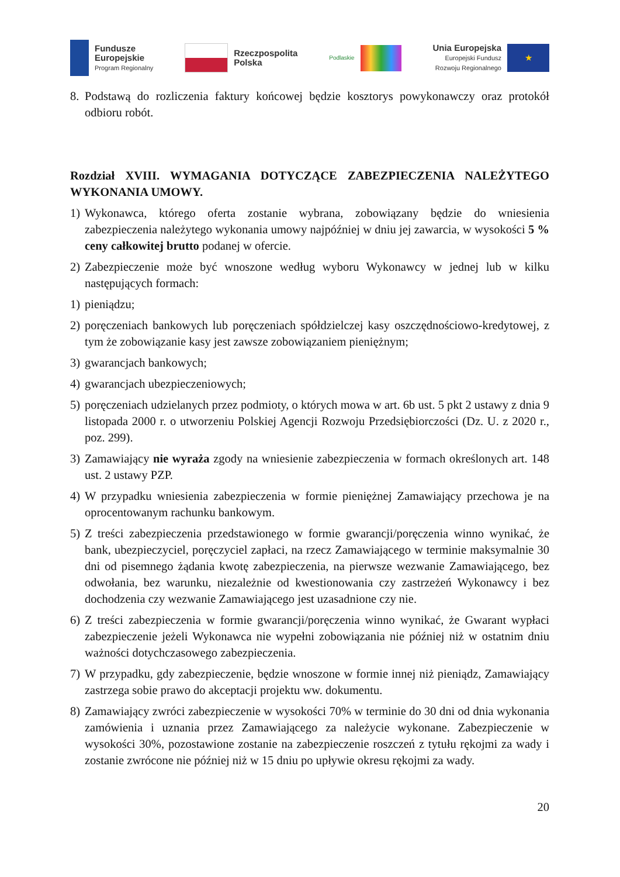Fundusze
Europejskie
Program Regionalny
Rzeczpospolita
Polska
Podlaskie
Unia Europejska
Europejski Fundusz
Rozwoju Regionalnego
★
8. Podstawą do rozliczenia faktury końcowej będzie kosztorys powykonawczy oraz protokół odbioru robót.
Rozdział XVIII. WYMAGANIA DOTYCZĄCE ZABEZPIECZENIA NALEŻYTEGO WYKONANIA UMOWY.
1) Wykonawca, którego oferta zostanie wybrana, zobowiązany będzie do wniesienia zabezpieczenia należytego wykonania umowy najpóźniej w dniu jej zawarcia, w wysokości 5 % ceny całkowitej brutto podanej w ofercie.
2) Zabezpieczenie może być wnoszone według wyboru Wykonawcy w jednej lub w kilku następujących formach:
1) pieniądzu;
2) poręczeniach bankowych lub poręczeniach spółdzielczej kasy oszczędnościowo-kredytowej, z tym że zobowiązanie kasy jest zawsze zobowiązaniem pieniężnym;
3) gwarancjach bankowych;
4) gwarancjach ubezpieczeniowych;
5) poręczeniach udzielanych przez podmioty, o których mowa w art. 6b ust. 5 pkt 2 ustawy z dnia 9 listopada 2000 r. o utworzeniu Polskiej Agencji Rozwoju Przedsiębiorczości (Dz. U. z 2020 r., poz. 299).
3) Zamawiający nie wyraża zgody na wniesienie zabezpieczenia w formach określonych art. 148 ust. 2 ustawy PZP.
4) W przypadku wniesienia zabezpieczenia w formie pieniężnej Zamawiający przechowa je na oprocentowanym rachunku bankowym.
5) Z treści zabezpieczenia przedstawionego w formie gwarancji/poręczenia winno wynikać, że bank, ubezpieczyciel, poręczyciel zapłaci, na rzecz Zamawiającego w terminie maksymalnie 30 dni od pisemnego żądania kwotę zabezpieczenia, na pierwsze wezwanie Zamawiającego, bez odwołania, bez warunku, niezależnie od kwestionowania czy zastrzeżeń Wykonawcy i bez dochodzenia czy wezwanie Zamawiającego jest uzasadnione czy nie.
6) Z treści zabezpieczenia w formie gwarancji/poręczenia winno wynikać, że Gwarant wypłaci zabezpieczenie jeżeli Wykonawca nie wypełni zobowiązania nie później niż w ostatnim dniu ważności dotychczasowego zabezpieczenia.
7) W przypadku, gdy zabezpieczenie, będzie wnoszone w formie innej niż pieniądz, Zamawiający zastrzega sobie prawo do akceptacji projektu ww. dokumentu.
8) Zamawiający zwróci zabezpieczenie w wysokości 70% w terminie do 30 dni od dnia wykonania zamówienia i uznania przez Zamawiającego za należycie wykonane. Zabezpieczenie w wysokości 30%, pozostawione zostanie na zabezpieczenie roszczeń z tytułu rękojmi za wady i zostanie zwrócone nie później niż w 15 dniu po upływie okresu rękojmi za wady.
20